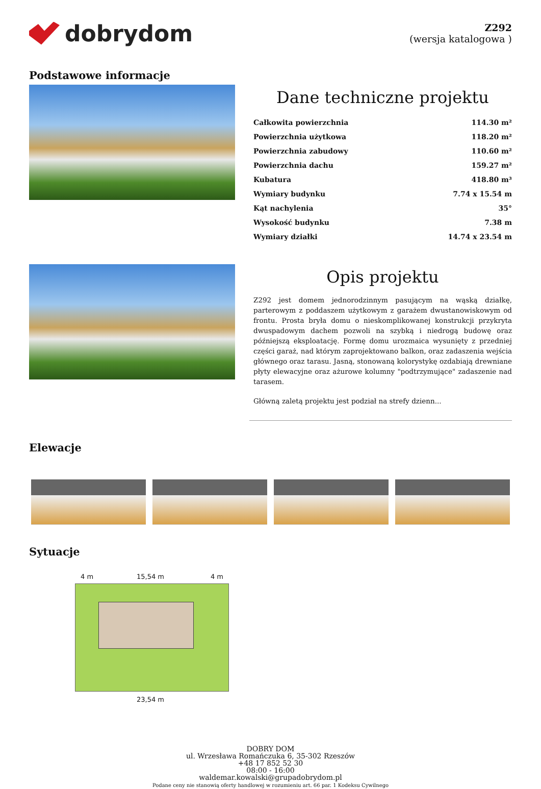dobrydom
Z292
(wersja katalogowa )
Podstawowe informacje
Dane techniczne projektu
| Całkowita powierzchnia | 114.30 m² |
| Powierzchnia użytkowa | 118.20 m² |
| Powierzchnia zabudowy | 110.60 m² |
| Powierzchnia dachu | 159.27 m² |
| Kubatura | 418.80 m³ |
| Wymiary budynku | 7.74 x 15.54 m |
| Kąt nachylenia | 35° |
| Wysokość budynku | 7.38 m |
| Wymiary działki | 14.74 x 23.54 m |
Opis projektu
Z292 jest domem jednorodzinnym pasującym na wąską działkę, parterowym z poddaszem użytkowym z garażem dwustanowiskowym od frontu. Prosta bryła domu o nieskomplikowanej konstrukcji przykryta dwuspadowym dachem pozwoli na szybką i niedrogą budowę oraz późniejszą eksploatację. Formę domu urozmaica wysunięty z przedniej części garaż, nad którym zaprojektowano balkon, oraz zadaszenia wejścia głównego oraz tarasu. Jasną, stonowaną kolorystykę ozdabiają drewniane płyty elewacyjne oraz ażurowe kolumny "podtrzymujące" zadaszenie nad tarasem.
Główną zaletą projektu jest podział na strefy dzienn...
Elewacje
Sytuacje
4 m 15,54 m 4 m
23,54 m
DOBRY DOM
ul. Wrzesława Romańczuka 6, 35-302 Rzeszów
+48 17 852 52 30
08:00 - 16:00
waldemar.kowalski@grupadobrydom.pl
Podane ceny nie stanowią oferty handlowej w rozumieniu art. 66 par. 1 Kodeksu Cywilnego